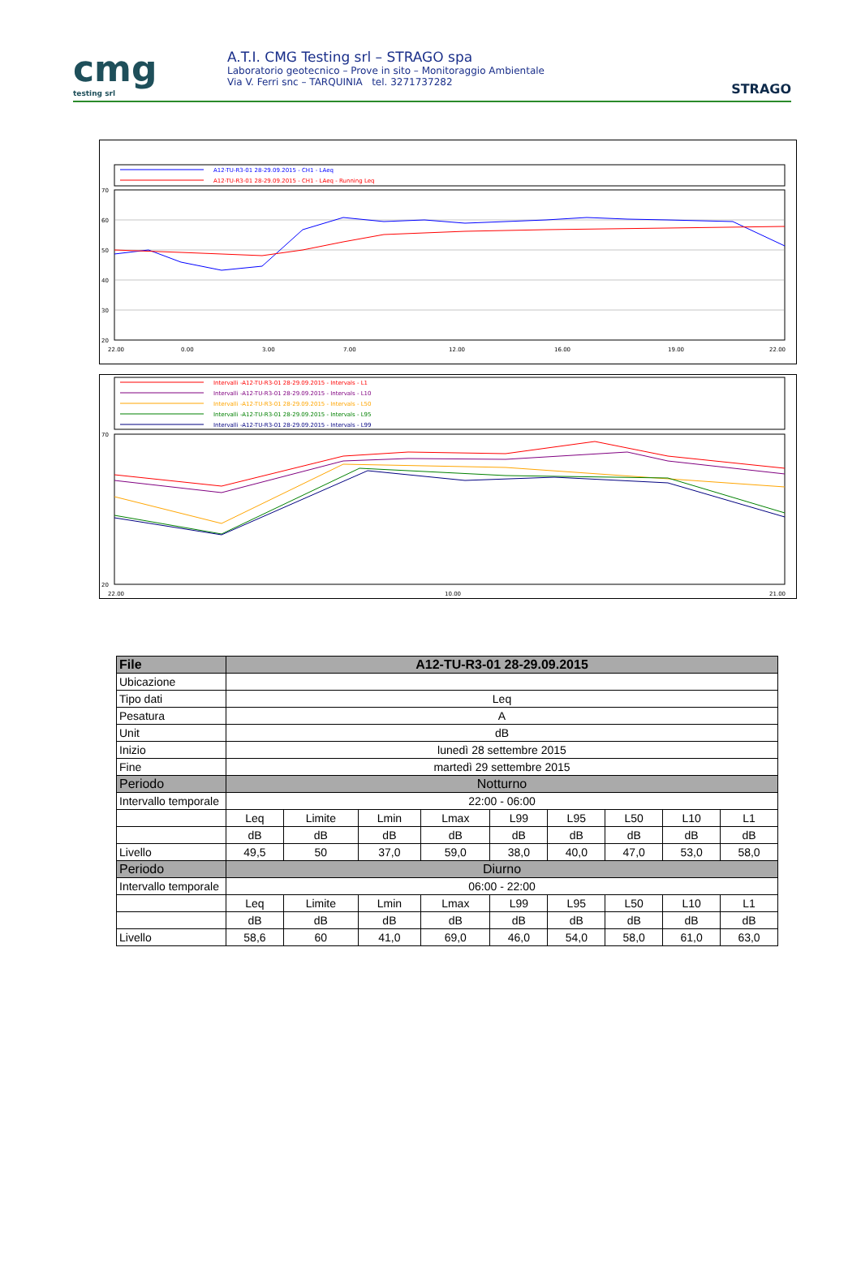cmg
testing srl
A.T.I. CMG Testing srl – STRAGO spa
Laboratorio geotecnico – Prove in sito – Monitoraggio Ambientale
Via V. Ferri snc – TARQUINIA tel. 3271737282
STRAGO
A12-TU-R3-01 28-29.09.2015 - CH1 - LAeq
A12-TU-R3-01 28-29.09.2015 - CH1 - LAeq - Running Leq
70
60
50
40
30
20
22.00
0.00
3.00
7.00
12.00
16.00
19.00
22.00
Intervalli -A12-TU-R3-01 28-29.09.2015 - Intervals - L1
Intervalli -A12-TU-R3-01 28-29.09.2015 - Intervals - L10
Intervalli -A12-TU-R3-01 28-29.09.2015 - Intervals - L50
Intervalli -A12-TU-R3-01 28-29.09.2015 - Intervals - L95
Intervalli -A12-TU-R3-01 28-29.09.2015 - Intervals - L99
70
20
22.00
10.00
21.00
| File | A12-TU-R3-01 28-29.09.2015 | | | | | | | | |
| --- | --- | --- | --- | --- | --- | --- | --- | --- | --- |
| Ubicazione | | | | | | | | | |
| Tipo dati | Leq | | | | | | | | |
| Pesatura | A | | | | | | | | |
| Unit | dB | | | | | | | | |
| Inizio | lunedì 28 settembre 2015 | | | | | | | | |
| Fine | martedì 29 settembre 2015 | | | | | | | | |
| Periodo | Notturno | | | | | | | | |
| Intervallo temporale | 22:00 - 06:00 | | | | | | | | |
| | Leq | Limite | Lmin | Lmax | L99 | L95 | L50 | L10 | L1 |
| | dB | dB | dB | dB | dB | dB | dB | dB | dB |
| Livello | 49,5 | 50 | 37,0 | 59,0 | 38,0 | 40,0 | 47,0 | 53,0 | 58,0 |
| Periodo | Diurno | | | | | | | | |
| Intervallo temporale | 06:00 - 22:00 | | | | | | | | |
| | Leq | Limite | Lmin | Lmax | L99 | L95 | L50 | L10 | L1 |
| | dB | dB | dB | dB | dB | dB | dB | dB | dB |
| Livello | 58,6 | 60 | 41,0 | 69,0 | 46,0 | 54,0 | 58,0 | 61,0 | 63,0 |